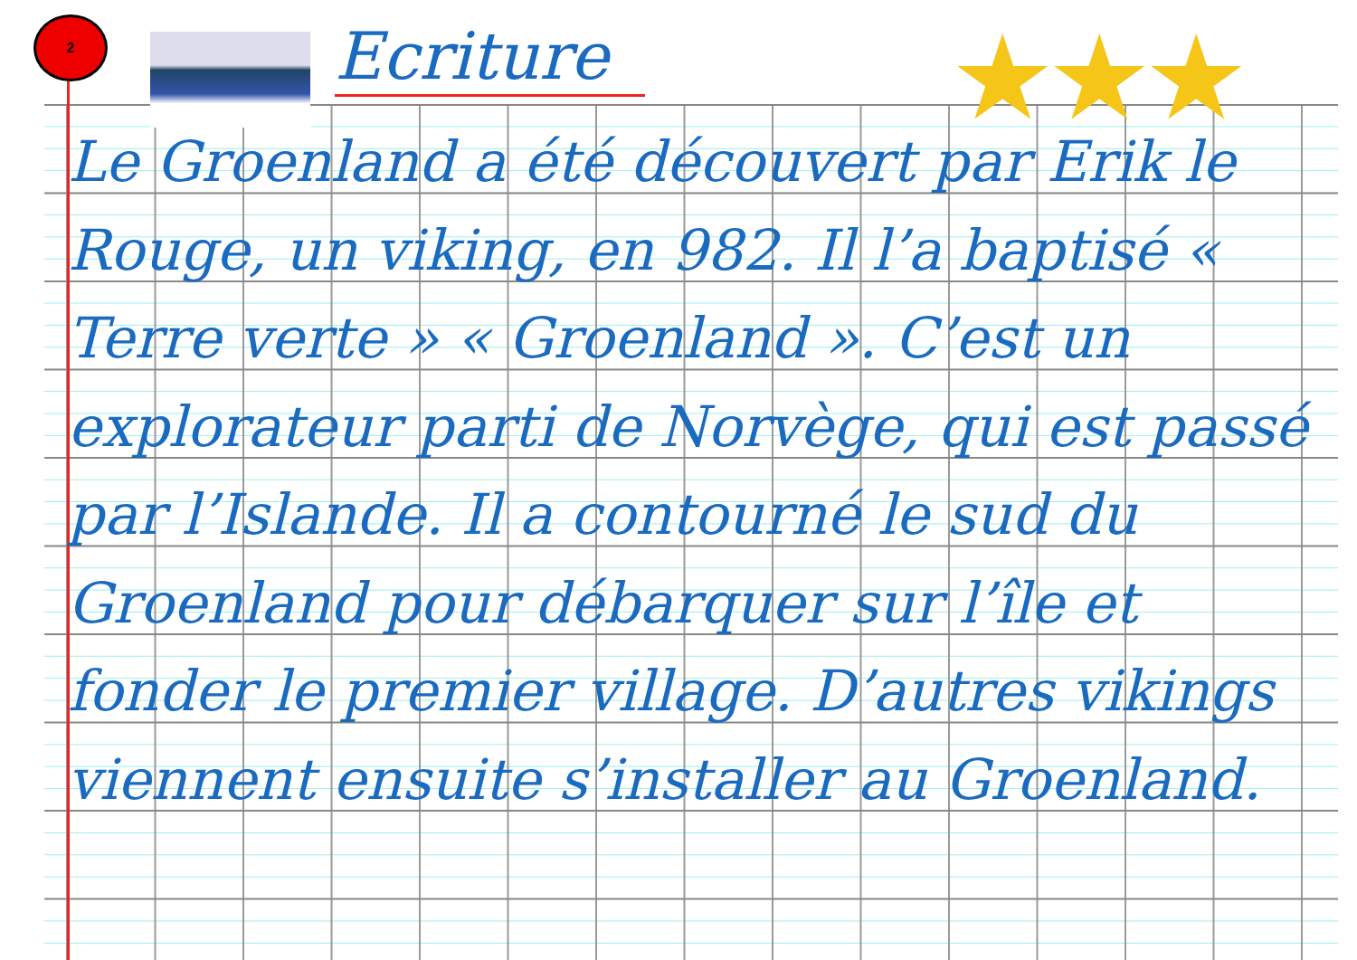2 Ecriture ★★★
Le Groenland a été découvert par Erik le Rouge, un viking, en 982. Il l’a baptisé « Terre verte » « Groenland ». C’est un explorateur parti de Norvège, qui est passé par l’Islande. Il a contourné le sud du Groenland pour débarquer sur l’île et fonder le premier village. D’autres vikings viennent ensuite s’installer au Groenland.